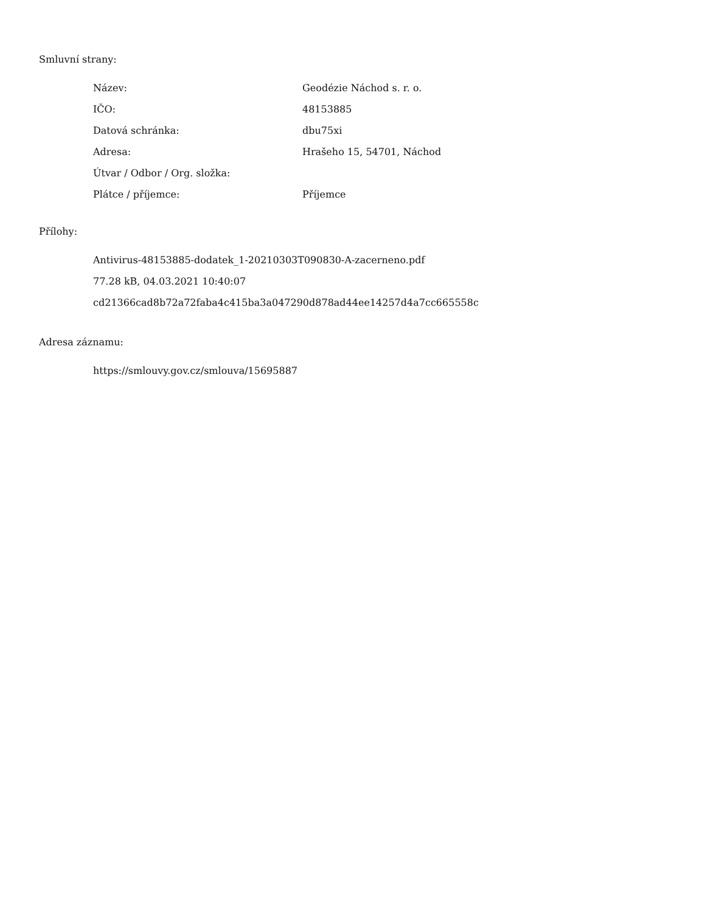Smluvní strany:
| Název: | Geodézie Náchod s. r. o. |
| IČO: | 48153885 |
| Datová schránka: | dbu75xi |
| Adresa: | Hrašeho 15, 54701, Náchod |
| Útvar / Odbor / Org. složka: | |
| Plátce / příjemce: | Příjemce |
Přílohy:
Antivirus-48153885-dodatek_1-20210303T090830-A-zacerneno.pdf
77.28 kB, 04.03.2021 10:40:07
cd21366cad8b72a72faba4c415ba3a047290d878ad44ee14257d4a7cc665558c
Adresa záznamu:
https://smlouvy.gov.cz/smlouva/15695887